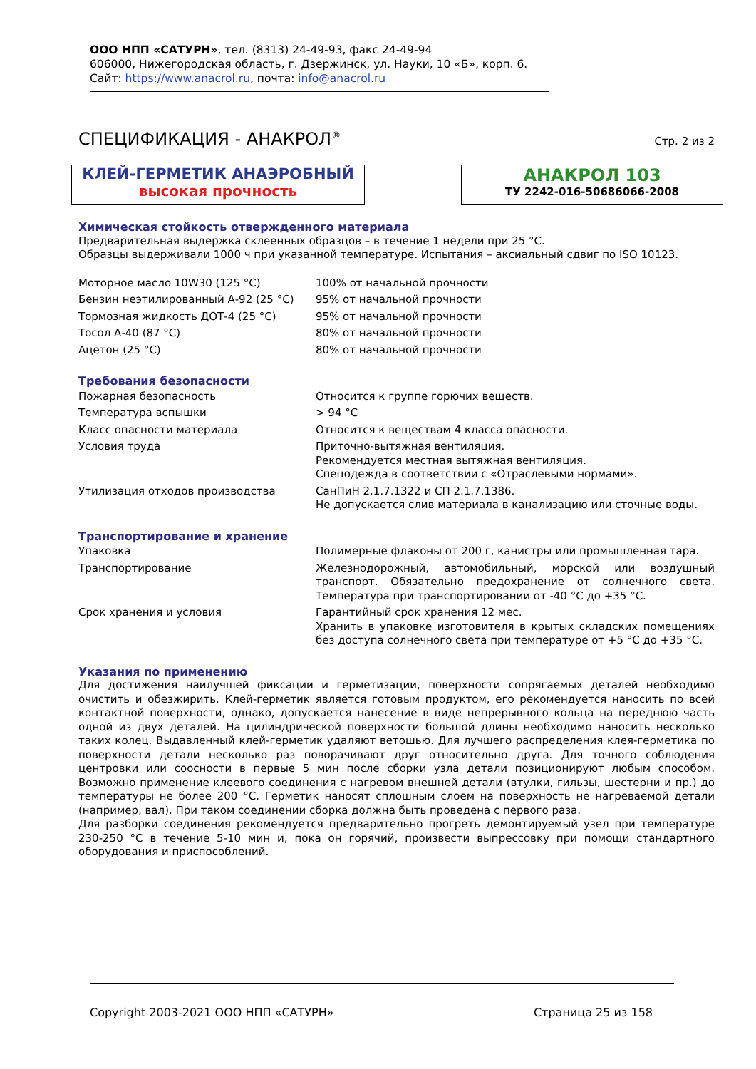ООО НПП «САТУРН», тел. (8313) 24-49-93, факс 24-49-94
606000, Нижегородская область, г. Дзержинск, ул. Науки, 10 «Б», корп. 6.
Сайт: https://www.anacrol.ru, почта: info@anacrol.ru
СПЕЦИФИКАЦИЯ - АНАКРОЛ<sup>®</sup>
Стр. 2 из 2
КЛЕЙ-ГЕРМЕТИК АНАЭРОБНЫЙ
высокая прочность
АНАКРОЛ 103
ТУ 2242-016-50686066-2008
Химическая стойкость отвержденного материала
Предварительная выдержка склеенных образцов – в течение 1 недели при 25 °С.
Образцы выдерживали 1000 ч при указанной температуре. Испытания – аксиальный сдвиг по ISO 10123.
| Моторное масло 10W30 (125 °С) | 100% от начальной прочности |
| Бензин неэтилированный А-92 (25 °С) | 95% от начальной прочности |
| Тормозная жидкость ДОТ-4 (25 °С) | 95% от начальной прочности |
| Тосол А-40 (87 °С) | 80% от начальной прочности |
| Ацетон (25 °С) | 80% от начальной прочности |
Требования безопасности
| Пожарная безопасность | Относится к группе горючих веществ. |
| Температура вспышки | > 94 °С |
| Класс опасности материала | Относится к веществам 4 класса опасности. |
| Условия труда | Приточно-вытяжная вентиляция. Рекомендуется местная вытяжная вентиляция. Спецодежда в соответствии с «Отраслевыми нормами». |
| Утилизация отходов производства | СанПиН 2.1.7.1322 и СП 2.1.7.1386. Не допускается слив материала в канализацию или сточные воды. |
Транспортирование и хранение
| Упаковка | Полимерные флаконы от 200 г, канистры или промышленная тара. |
| Транспортирование | Железнодорожный, автомобильный, морской или воздушный транспорт. Обязательно предохранение от солнечного света. Температура при транспортировании от -40 °С до +35 °С. |
| Срок хранения и условия | Гарантийный срок хранения 12 мес. Хранить в упаковке изготовителя в крытых складских помещениях без доступа солнечного света при температуре от +5 °С до +35 °С. |
Указания по применению
Для достижения наилучшей фиксации и герметизации, поверхности сопрягаемых деталей необходимо очистить и обезжирить. Клей-герметик является готовым продуктом, его рекомендуется наносить по всей контактной поверхности, однако, допускается нанесение в виде непрерывного кольца на переднюю часть одной из двух деталей. На цилиндрической поверхности большой длины необходимо наносить несколько таких колец. Выдавленный клей-герметик удаляют ветошью. Для лучшего распределения клея-герметика по поверхности детали несколько раз поворачивают друг относительно друга. Для точного соблюдения центровки или соосности в первые 5 мин после сборки узла детали позиционируют любым способом. Возможно применение клеевого соединения с нагревом внешней детали (втулки, гильзы, шестерни и пр.) до температуры не более 200 °С. Герметик наносят сплошным слоем на поверхность не нагреваемой детали (например, вал). При таком соединении сборка должна быть проведена с первого раза.
Для разборки соединения рекомендуется предварительно прогреть демонтируемый узел при температуре 230-250 °С в течение 5-10 мин и, пока он горячий, произвести выпрессовку при помощи стандартного оборудования и приспособлений.
Copyright 2003-2021 ООО НПП «САТУРН» Страница 25 из 158